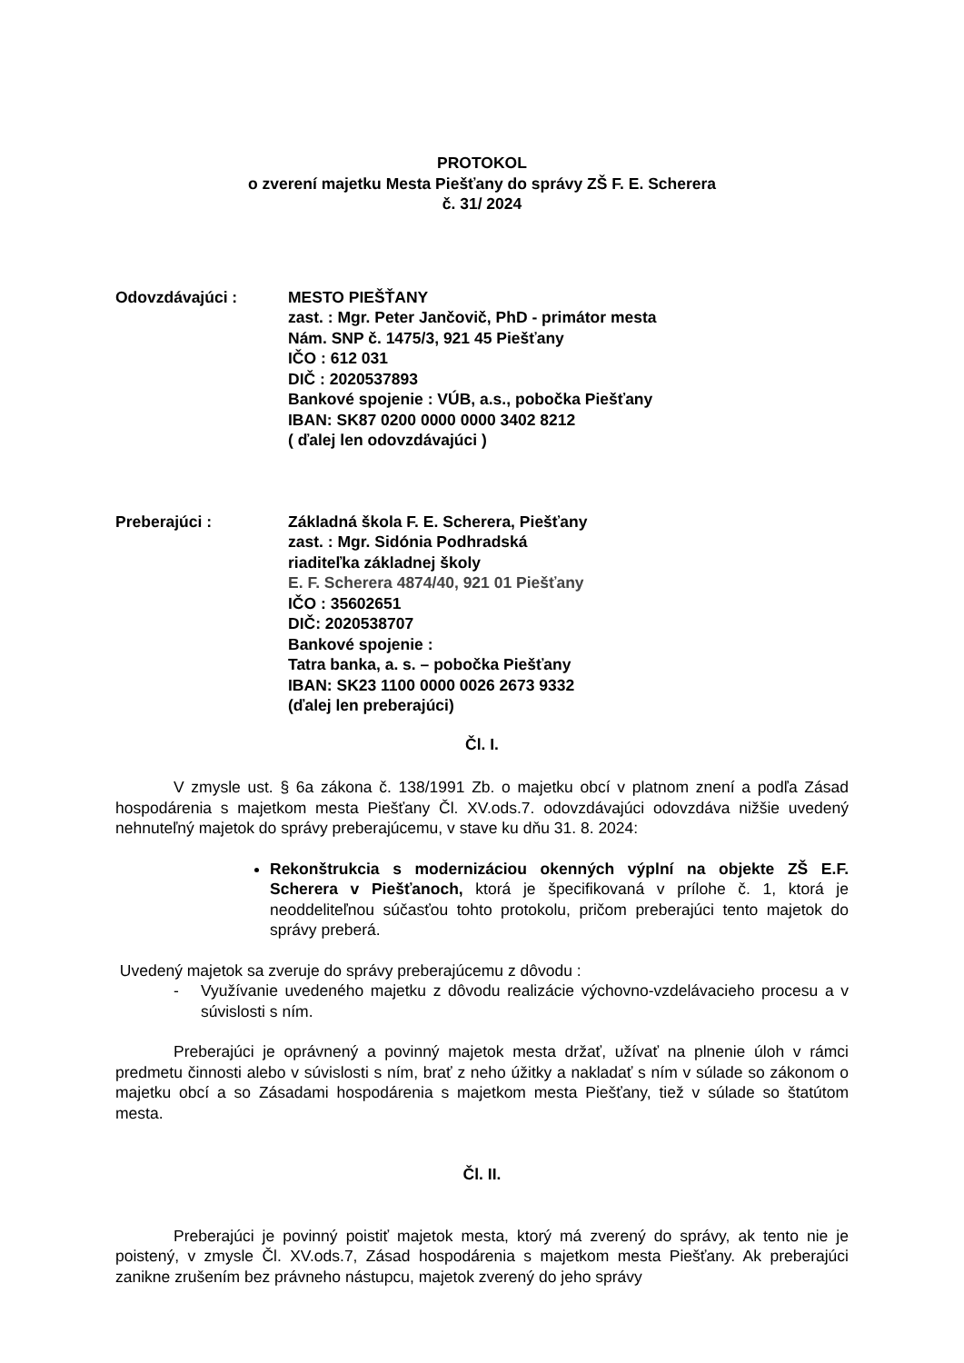PROTOKOL
o zverení majetku Mesta Piešťany do správy ZŠ F. E. Scherera
č. 31/ 2024
Odovzdávajúci : MESTO PIEŠŤANY
zast. : Mgr. Peter Jančovič, PhD - primátor mesta
Nám. SNP č. 1475/3, 921 45 Piešťany
IČO : 612 031
DIČ : 2020537893
Bankové spojenie : VÚB, a.s., pobočka Piešťany
IBAN: SK87 0200 0000 0000 3402 8212
( ďalej len odovzdávajúci )
Preberajúci : Základná škola F. E. Scherera, Piešťany
zast. : Mgr. Sidónia Podhradská
riaditeľka základnej školy
E. F. Scherera 4874/40, 921 01 Piešťany
IČO : 35602651
DIČ: 2020538707
Bankové spojenie :
Tatra banka, a. s. – pobočka Piešťany
IBAN: SK23 1100 0000 0026 2673 9332
(ďalej len preberajúci)
Čl. I.
V zmysle ust. § 6a zákona č. 138/1991 Zb. o majetku obcí v platnom znení a podľa Zásad hospodárenia s majetkom mesta Piešťany Čl. XV.ods.7. odovzdávajúci odovzdáva nižšie uvedený nehnuteľný majetok do správy preberajúcemu, v stave ku dňu 31. 8. 2024:
Rekonštrukcia s modernizáciou okenných výplní na objekte ZŠ E.F. Scherera v Piešťanoch, ktorá je špecifikovaná v prílohe č. 1, ktorá je neoddeliteľnou súčasťou tohto protokolu, pričom preberajúci tento majetok do správy preberá.
Uvedený majetok sa zveruje do správy preberajúcemu z dôvodu :
- Využívanie uvedeného majetku z dôvodu realizácie výchovno-vzdelávacieho procesu a v súvislosti s ním.
Preberajúci je oprávnený a povinný majetok mesta držať, užívať na plnenie úloh v rámci predmetu činnosti alebo v súvislosti s ním, brať z neho úžitky a nakladať s ním v súlade so zákonom o majetku obcí a so Zásadami hospodárenia s majetkom mesta Piešťany, tiež v súlade so štatútom mesta.
Čl. II.
Preberajúci je povinný poistiť majetok mesta, ktorý má zverený do správy, ak tento nie je poistený, v zmysle Čl. XV.ods.7, Zásad hospodárenia s majetkom mesta Piešťany. Ak preberajúci zanikne zrušením bez právneho nástupcu, majetok zverený do jeho správy